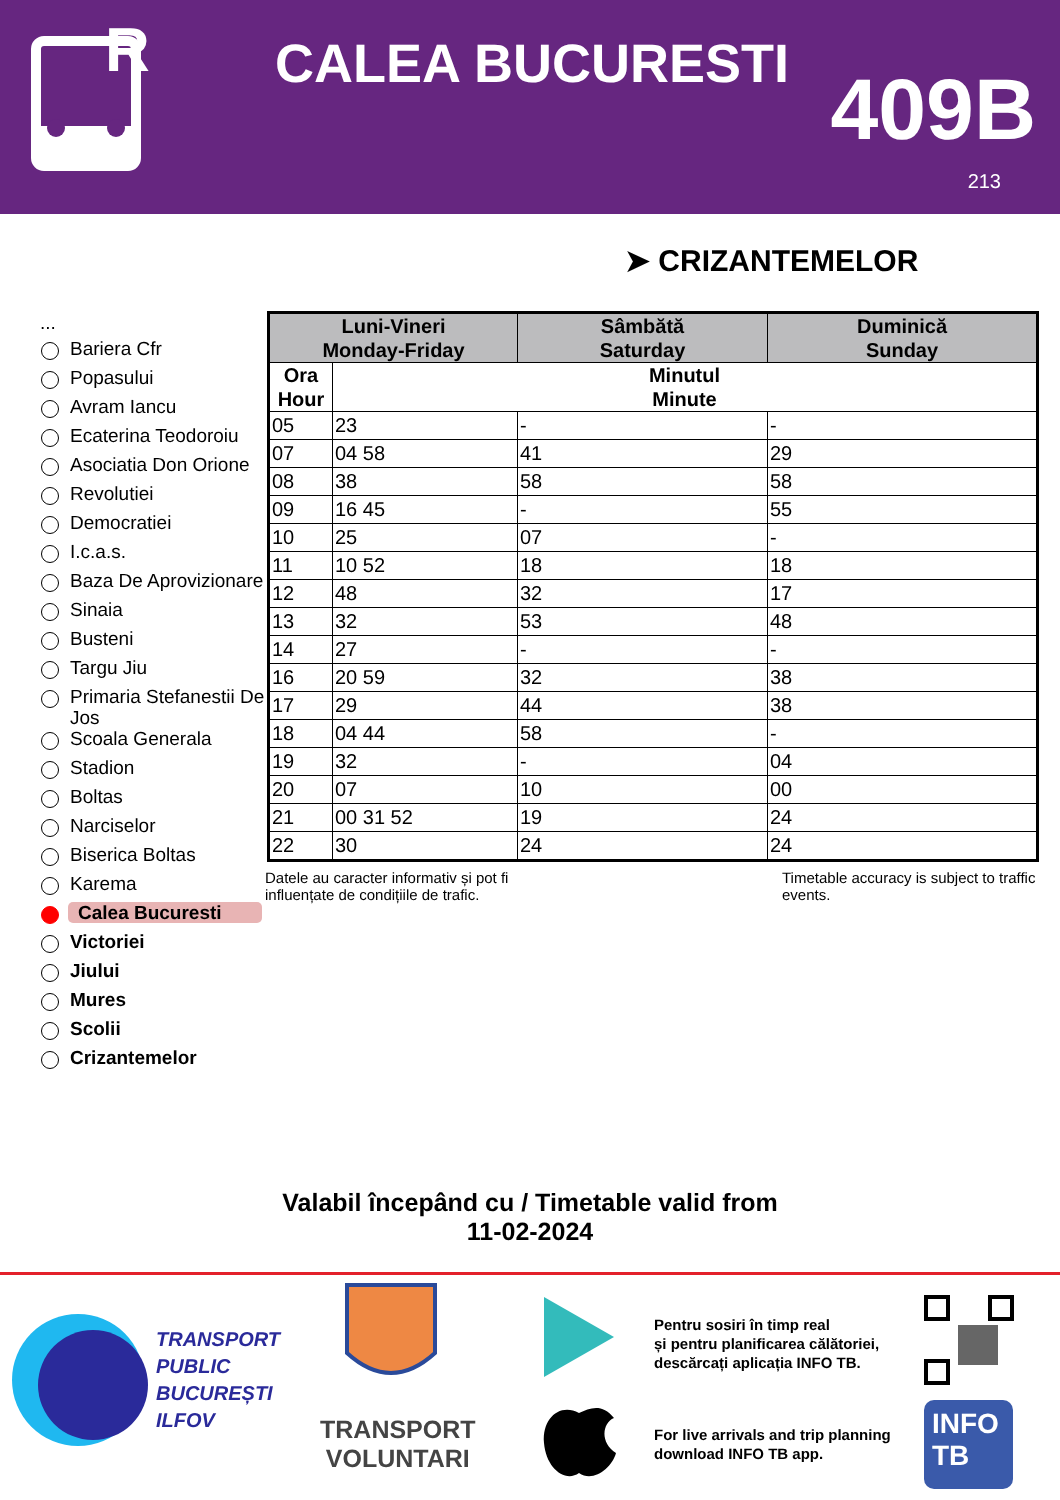R
CALEA BUCURESTI 409B
213
➤ CRIZANTEMELOR
...
Bariera Cfr
Popasului
Avram Iancu
Ecaterina Teodoroiu
Asociatia Don Orione
Revolutiei
Democratiei
I.c.a.s.
Baza De Aprovizionare
Sinaia
Busteni
Targu Jiu
Primaria Stefanestii De Jos
Scoala Generala
Stadion
Boltas
Narciselor
Biserica Boltas
Karema
Calea Bucuresti
Victoriei
Jiului
Mures
Scolii
Crizantemelor
| Luni-Vineri Monday-Friday | | Sâmbătă Saturday | Duminică Sunday |
| --- | --- | --- | --- |
| Ora Hour | Minutul Minute | | |
| 05 | 23 | - | - |
| 07 | 04 58 | 41 | 29 |
| 08 | 38 | 58 | 58 |
| 09 | 16 45 | - | 55 |
| 10 | 25 | 07 | - |
| 11 | 10 52 | 18 | 18 |
| 12 | 48 | 32 | 17 |
| 13 | 32 | 53 | 48 |
| 14 | 27 | - | - |
| 16 | 20 59 | 32 | 38 |
| 17 | 29 | 44 | 38 |
| 18 | 04 44 | 58 | - |
| 19 | 32 | - | 04 |
| 20 | 07 | 10 | 00 |
| 21 | 00 31 52 | 19 | 24 |
| 22 | 30 | 24 | 24 |
Datele au caracter informativ și pot fi influențate de condițiile de trafic.
Timetable accuracy is subject to traffic events.
Valabil începând cu / Timetable valid from
11-02-2024
TRANSPORT
PUBLIC
BUCUREȘTI
ILFOV
TRANSPORT
VOLUNTARI
Pentru sosiri în timp real
și pentru planificarea călătoriei,
descărcați aplicația INFO TB.
For live arrivals and trip planning
download INFO TB app.
INFO
TB